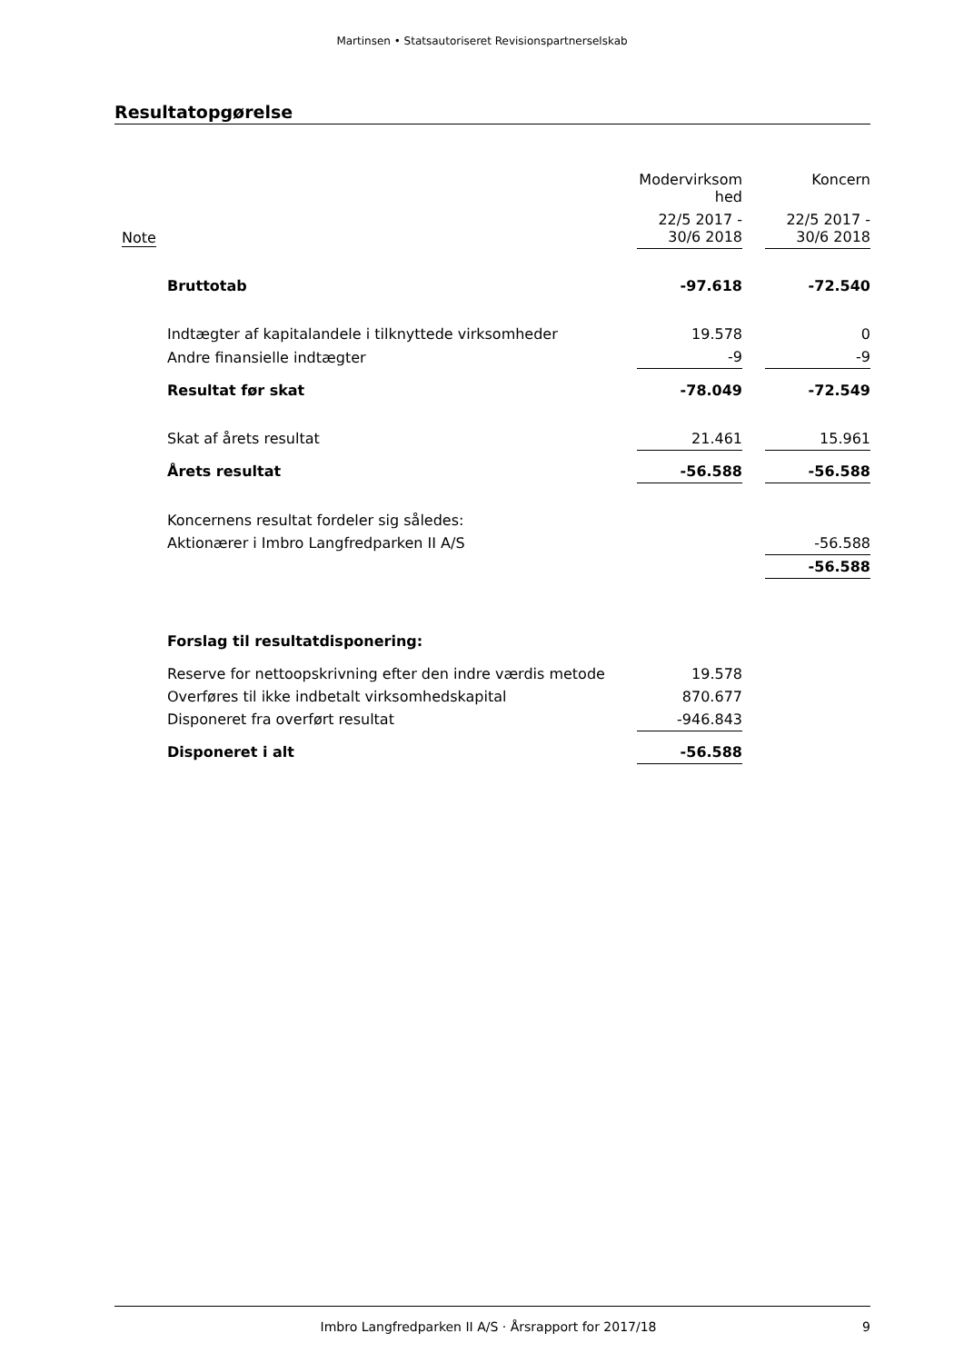Martinsen • Statsautoriseret Revisionspartnerselskab
Resultatopgørelse
| | | Modervirksom hed | | Koncern |
| --- | --- | --- | --- | --- |
| Note | | 22/5 2017 - 30/6 2018 | | 22/5 2017 - 30/6 2018 |
| | Bruttotab | -97.618 | | -72.540 |
| | Indtægter af kapitalandele i tilknyttede virksomheder | 19.578 | | 0 |
| | Andre finansielle indtægter | -9 | | -9 |
| | Resultat før skat | -78.049 | | -72.549 |
| | Skat af årets resultat | 21.461 | | 15.961 |
| | Årets resultat | -56.588 | | -56.588 |
| | Koncernens resultat fordeler sig således: | | | |
| | Aktionærer i Imbro Langfredparken II A/S | | | -56.588 |
| | | | | -56.588 |
| | Forslag til resultatdisponering: | | | |
| | Reserve for nettoopskrivning efter den indre værdis metode | 19.578 | | |
| | Overføres til ikke indbetalt virksomhedskapital | 870.677 | | |
| | Disponeret fra overført resultat | -946.843 | | |
| | Disponeret i alt | -56.588 | | |
Imbro Langfredparken II A/S · Årsrapport for 2017/18 9